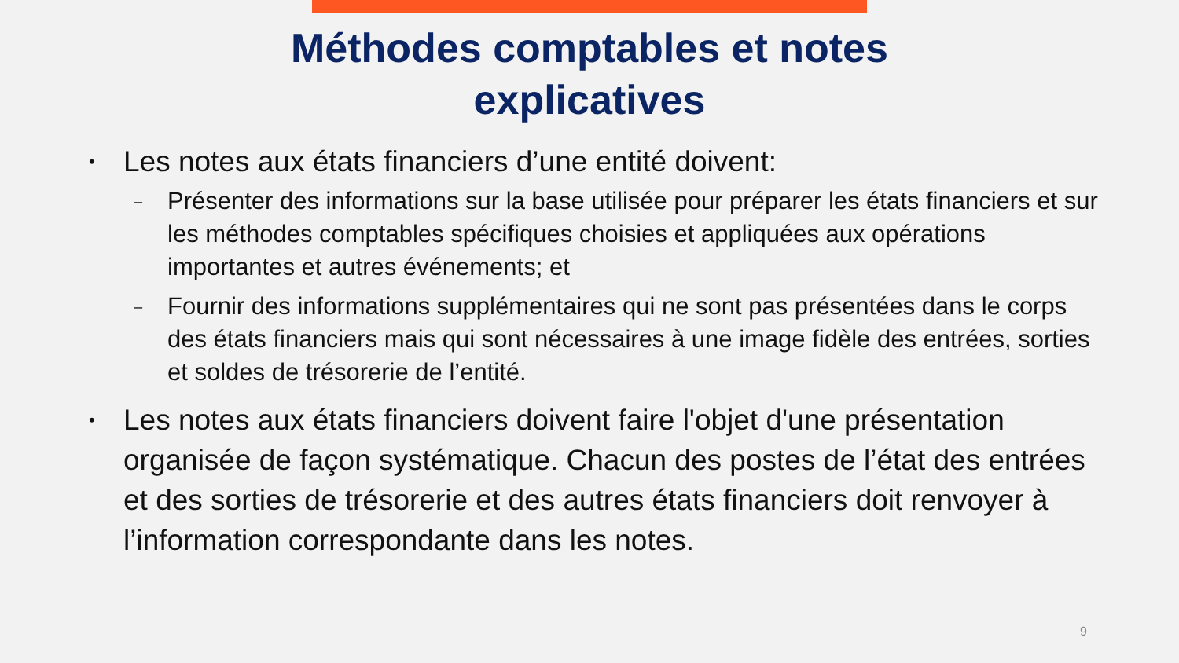Méthodes comptables et notes
explicatives
• Les notes aux états financiers d’une entité doivent:
– Présenter des informations sur la base utilisée pour préparer les états financiers et sur les méthodes comptables spécifiques choisies et appliquées aux opérations importantes et autres événements; et
– Fournir des informations supplémentaires qui ne sont pas présentées dans le corps des états financiers mais qui sont nécessaires à une image fidèle des entrées, sorties et soldes de trésorerie de l’entité.
• Les notes aux états financiers doivent faire l'objet d'une présentation organisée de façon systématique. Chacun des postes de l’état des entrées et des sorties de trésorerie et des autres états financiers doit renvoyer à l’information correspondante dans les notes.
9